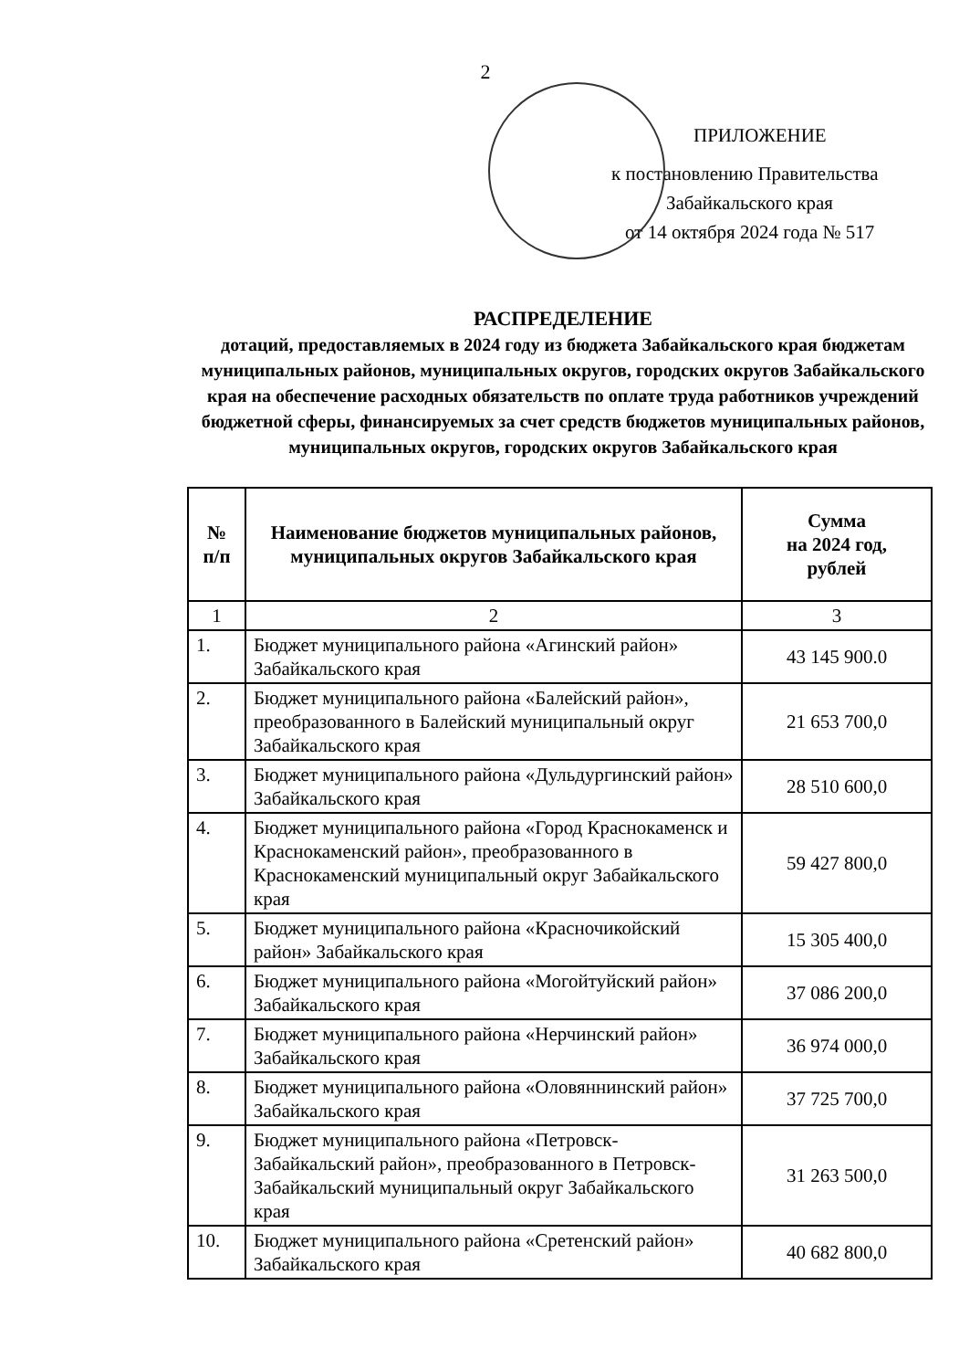2
ПРИЛОЖЕНИЕ
к постановлению Правительства
Забайкальского края
от 14 октября 2024 года № 517
РАСПРЕДЕЛЕНИЕ
дотаций, предоставляемых в 2024 году из бюджета Забайкальского края бюджетам муниципальных районов, муниципальных округов, городских округов Забайкальского края на обеспечение расходных обязательств по оплате труда работников учреждений бюджетной сферы, финансируемых за счет средств бюджетов муниципальных районов, муниципальных округов, городских округов Забайкальского края
| № п/п | Наименование бюджетов муниципальных районов, муниципальных округов Забайкальского края | Сумма на 2024 год, рублей |
| --- | --- | --- |
| 1 | 2 | 3 |
| 1. | Бюджет муниципального района «Агинский район» Забайкальского края | 43 145 900.0 |
| 2. | Бюджет муниципального района «Балейский район», преобразованного в Балейский муниципальный округ Забайкальского края | 21 653 700,0 |
| 3. | Бюджет муниципального района «Дульдургинский район» Забайкальского края | 28 510 600,0 |
| 4. | Бюджет муниципального района «Город Краснокаменск и Краснокаменский район», преобразованного в Краснокаменский муниципальный округ Забайкальского края | 59 427 800,0 |
| 5. | Бюджет муниципального района «Красночикойский район» Забайкальского края | 15 305 400,0 |
| 6. | Бюджет муниципального района «Могойтуйский район» Забайкальского края | 37 086 200,0 |
| 7. | Бюджет муниципального района «Нерчинский район» Забайкальского края | 36 974 000,0 |
| 8. | Бюджет муниципального района «Оловяннинский район» Забайкальского края | 37 725 700,0 |
| 9. | Бюджет муниципального района «Петровск-Забайкальский район», преобразованного в Петровск-Забайкальский муниципальный округ Забайкальского края | 31 263 500,0 |
| 10. | Бюджет муниципального района «Сретенский район» Забайкальского края | 40 682 800,0 |